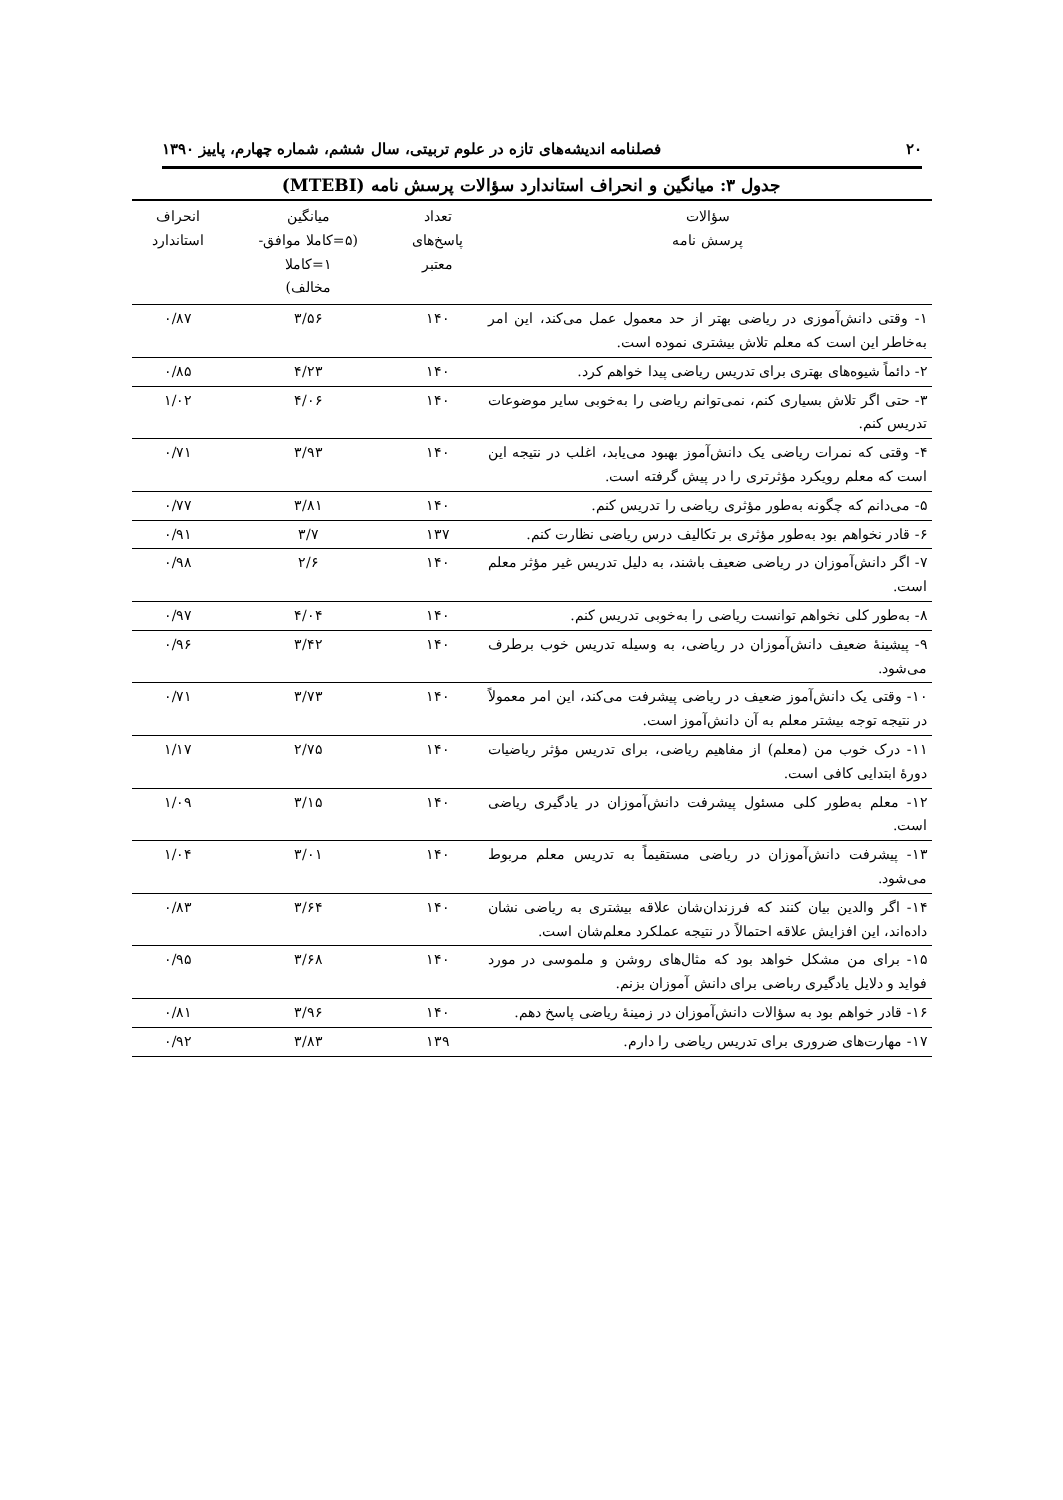۲۰ فصلنامه اندیشه‌های تازه در علوم تربیتی، سال ششم، شماره چهارم، پاییز ۱۳۹۰
جدول ۳: میانگین و انحراف استاندارد سؤالات پرسش نامه (MTEBI)
| سؤالات پرسش نامه | تعداد پاسخ‌های معتبر | میانگین (۵=کاملا موافق- ۱=کاملا مخالف) | انحراف استاندارد |
| --- | --- | --- | --- |
| ۱- وقتی دانش‌آموزی در ریاضی بهتر از حد معمول عمل می‌کند، این امر به‌خاطر این است که معلم تلاش بیشتری نموده است. | ۱۴۰ | ۳/۵۶ | ۰/۸۷ |
| ۲- دائماً شیوه‌های بهتری برای تدریس ریاضی پیدا خواهم کرد. | ۱۴۰ | ۴/۲۳ | ۰/۸۵ |
| ۳- حتی اگر تلاش بسیاری کنم، نمی‌توانم ریاضی را به‌خوبی سایر موضوعات تدریس کنم. | ۱۴۰ | ۴/۰۶ | ۱/۰۲ |
| ۴- وقتی که نمرات ریاضی یک دانش‌آموز بهبود می‌یابد، اغلب در نتیجه این است که معلم رویکرد مؤثرتری را در پیش گرفته است. | ۱۴۰ | ۳/۹۳ | ۰/۷۱ |
| ۵- می‌دانم که چگونه به‌طور مؤثری ریاضی را تدریس کنم. | ۱۴۰ | ۳/۸۱ | ۰/۷۷ |
| ۶- قادر نخواهم بود به‌طور مؤثری بر تکالیف درس ریاضی نظارت کنم. | ۱۳۷ | ۳/۷ | ۰/۹۱ |
| ۷- اگر دانش‌آموزان در ریاضی ضعیف باشند، به دلیل تدریس غیر مؤثر معلم است. | ۱۴۰ | ۲/۶ | ۰/۹۸ |
| ۸- به‌طور کلی نخواهم توانست ریاضی را به‌خوبی تدریس کنم. | ۱۴۰ | ۴/۰۴ | ۰/۹۷ |
| ۹- پیشینهٔ ضعیف دانش‌آموزان در ریاضی، به وسیله تدریس خوب برطرف می‌شود. | ۱۴۰ | ۳/۴۲ | ۰/۹۶ |
| ۱۰- وقتی یک دانش‌آموز ضعیف در ریاضی پیشرفت می‌کند، این امر معمولاً در نتیجه توجه بیشتر معلم به آن دانش‌آموز است. | ۱۴۰ | ۳/۷۳ | ۰/۷۱ |
| ۱۱- درک خوب من (معلم) از مفاهیم ریاضی، برای تدریس مؤثر ریاضیات دورهٔ ابتدایی کافی است. | ۱۴۰ | ۲/۷۵ | ۱/۱۷ |
| ۱۲- معلم به‌طور کلی مسئول پیشرفت دانش‌آموزان در یادگیری ریاضی است. | ۱۴۰ | ۳/۱۵ | ۱/۰۹ |
| ۱۳- پیشرفت دانش‌آموزان در ریاضی مستقیماً به تدریس معلم مربوط می‌شود. | ۱۴۰ | ۳/۰۱ | ۱/۰۴ |
| ۱۴- اگر والدین بیان کنند که فرزندان‌شان علاقه بیشتری به ریاضی نشان داده‌اند، این افزایش علاقه احتمالاً در نتیجه عملکرد معلم‌شان است. | ۱۴۰ | ۳/۶۴ | ۰/۸۳ |
| ۱۵- برای من مشکل خواهد بود که مثال‌های روشن و ملموسی در مورد فواید و دلایل یادگیری رباضی برای دانش آموزان بزنم. | ۱۴۰ | ۳/۶۸ | ۰/۹۵ |
| ۱۶- قادر خواهم بود به سؤالات دانش‌آموزان در زمینهٔ ریاضی پاسخ دهم. | ۱۴۰ | ۳/۹۶ | ۰/۸۱ |
| ۱۷- مهارت‌های ضروری برای تدریس ریاضی را دارم. | ۱۳۹ | ۳/۸۳ | ۰/۹۲ |